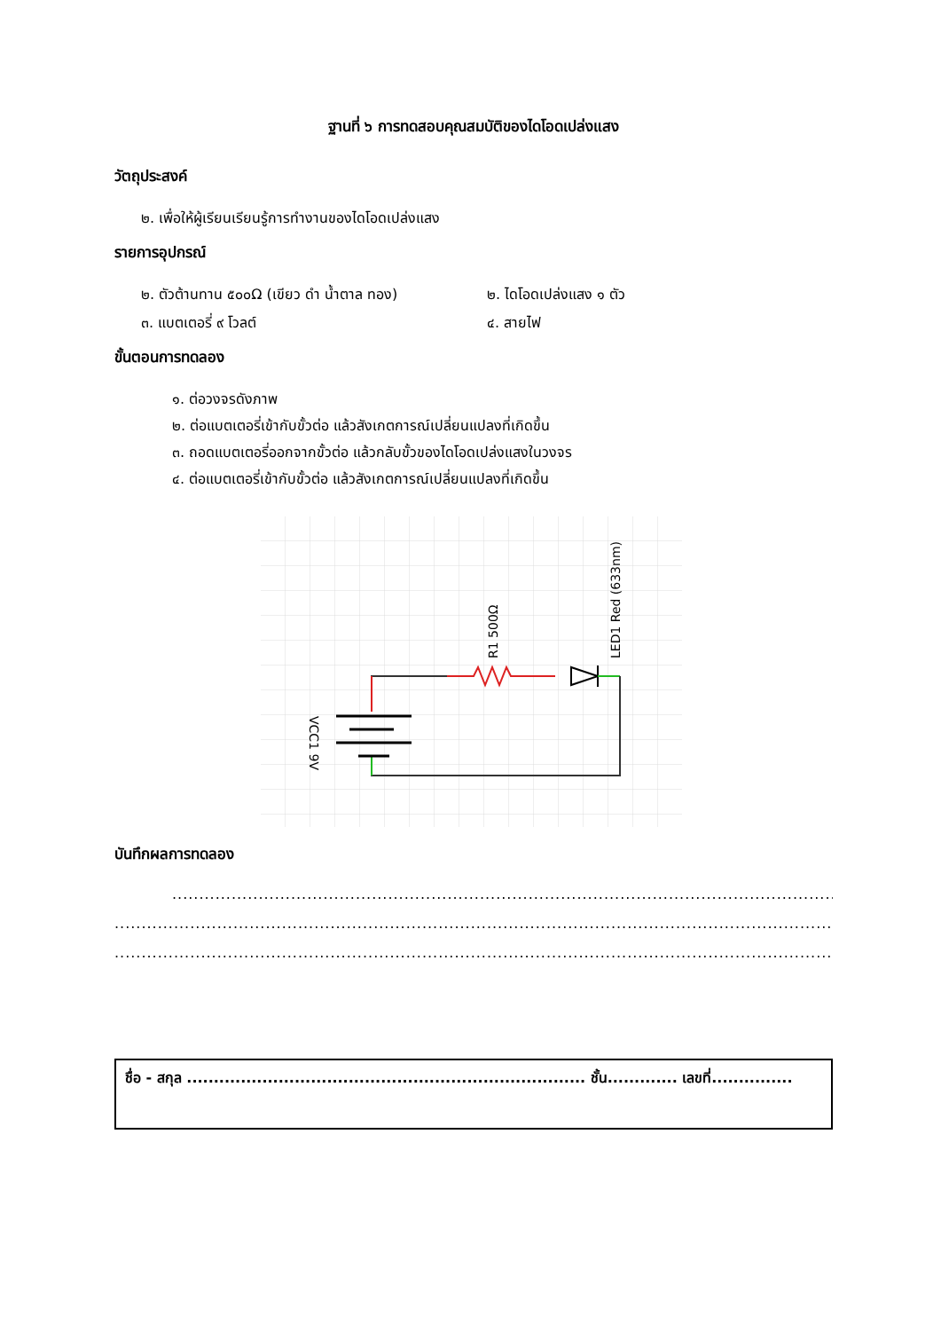ฐานที่ ๖ การทดสอบคุณสมบัติของไดโอดเปล่งแสง
วัตถุประสงค์
๒. เพื่อให้ผู้เรียนเรียนรู้การทำงานของไดโอดเปล่งแสง
รายการอุปกรณ์
๒. ตัวต้านทาน ๕๐๐Ω (เขียว ดำ น้ำตาล ทอง) ๒. ไดโอดเปล่งแสง ๑ ตัว
๓. แบตเตอรี่ ๙ โวลต์ ๔. สายไฟ
ขั้นตอนการทดลอง
๑. ต่อวงจรดังภาพ
๒. ต่อแบตเตอรี่เข้ากับขั้วต่อ แล้วสังเกตการณ์เปลี่ยนแปลงที่เกิดขึ้น
๓. ถอดแบตเตอรี่ออกจากขั้วต่อ แล้วกลับขั้วของไดโอดเปล่งแสงในวงจร
๔. ต่อแบตเตอรี่เข้ากับขั้วต่อ แล้วสังเกตการณ์เปลี่ยนแปลงที่เกิดขึ้น
VCC1 9V
R1 500Ω
LED1 Red (633nm)
บันทึกผลการทดลอง
..........................................................................................................................................................................
..........................................................................................................................................................................
..........................................................................................................................................................................
ชื่อ - สกุล .......................................................................... ชั้น............. เลขที่...............